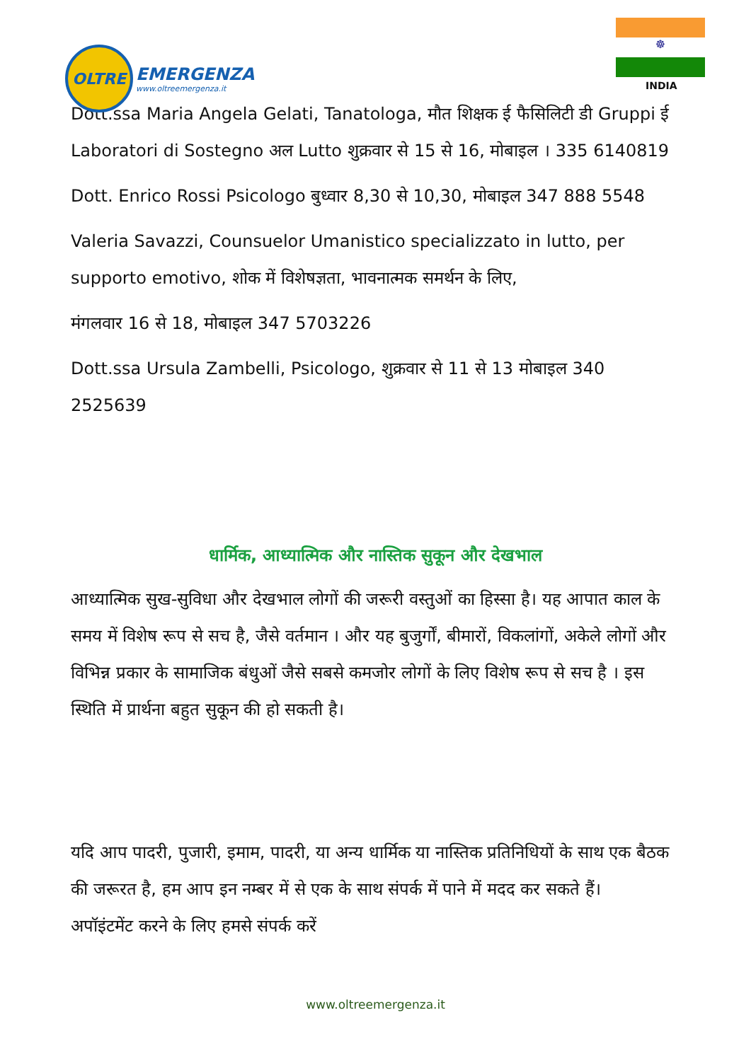OLTRE
EMERGENZA
www.oltreemergenza.it
☸
INDIA
Dott.ssa Maria Angela Gelati, Tanatologa, मौत शिक्षक ई फैसिलिटी डी Gruppi ई Laboratori di Sostegno अल Lutto शुक्रवार से 15 से 16, मोबाइल । 335 6140819
Dott. Enrico Rossi Psicologo बुध्वार 8,30 से 10,30, मोबाइल 347 888 5548
Valeria Savazzi, Counsuelor Umanistico specializzato in lutto, per supporto emotivo, शोक में विशेषज्ञता, भावनात्मक समर्थन के लिए,
मंगलवार 16 से 18, मोबाइल 347 5703226
Dott.ssa Ursula Zambelli, Psicologo, शुक्रवार से 11 से 13 मोबाइल 340 2525639
धार्मिक, आध्यात्मिक और नास्तिक सुकून और देखभाल
आध्यात्मिक सुख-सुविधा और देखभाल लोगों की जरूरी वस्तुओं का हिस्सा है। यह आपात काल के समय में विशेष रूप से सच है, जैसे वर्तमान । और यह बुजुर्गों, बीमारों, विकलांगों, अकेले लोगों और विभिन्न प्रकार के सामाजिक बंधुओं जैसे सबसे कमजोर लोगों के लिए विशेष रूप से सच है । इस स्थिति में प्रार्थना बहुत सुकून की हो सकती है।
यदि आप पादरी, पुजारी, इमाम, पादरी, या अन्य धार्मिक या नास्तिक प्रतिनिधियों के साथ एक बैठक की जरूरत है, हम आप इन नम्बर में से एक के साथ संपर्क में पाने में मदद कर सकते हैं।
अपॉइंटमेंट करने के लिए हमसे संपर्क करें
www.oltreemergenza.it